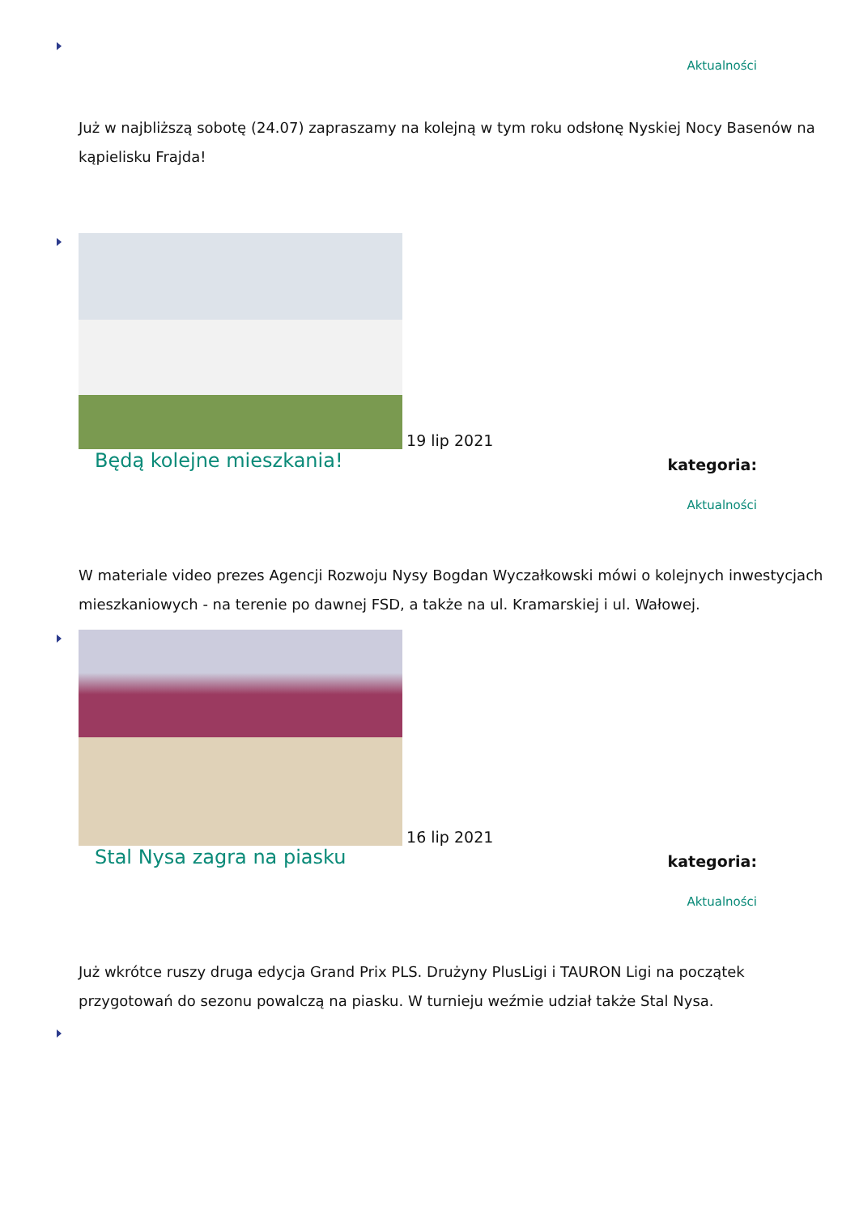Aktualności
Już w najbliższą sobotę (24.07) zapraszamy na kolejną w tym roku odsłonę Nyskiej Nocy Basenów na kąpielisku Frajda!
19 lip 2021
Będą kolejne mieszkania!
kategoria:
Aktualności
W materiale video prezes Agencji Rozwoju Nysy Bogdan Wyczałkowski mówi o kolejnych inwestycjach mieszkaniowych - na terenie po dawnej FSD, a także na ul. Kramarskiej i ul. Wałowej.
16 lip 2021
Stal Nysa zagra na piasku
kategoria:
Aktualności
Już wkrótce ruszy druga edycja Grand Prix PLS. Drużyny PlusLigi i TAURON Ligi na początek przygotowań do sezonu powalczą na piasku. W turnieju weźmie udział także Stal Nysa.